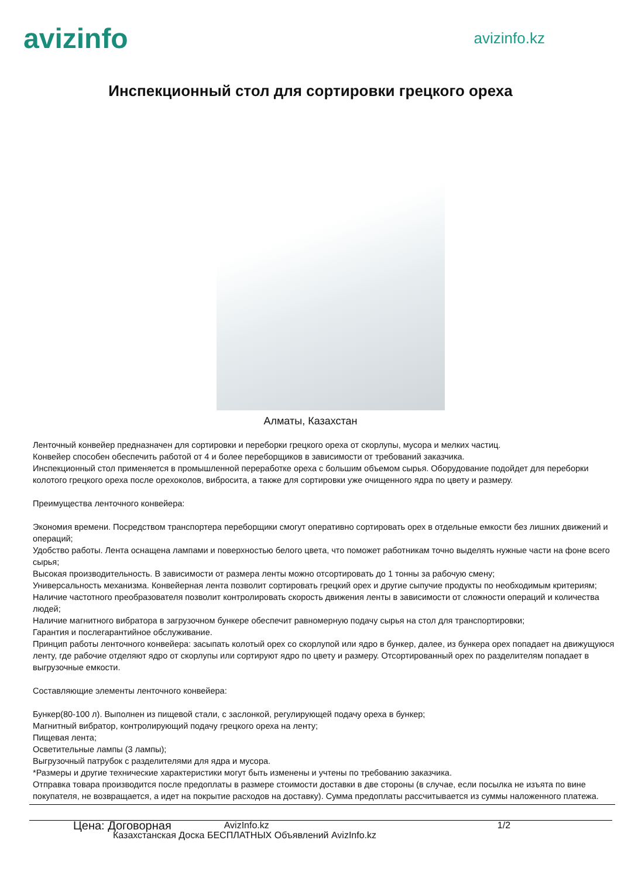avizinfo
avizinfo.kz
Инспекционный стол для сортировки грецкого ореха
Алматы, Казахстан
Ленточный конвейер предназначен для сортировки и переборки грецкого ореха от скорлупы, мусора и мелких частиц.
Конвейер способен обеспечить работой от 4 и более переборщиков в зависимости от требований заказчика.
Инспекционный стол применяется в промышленной переработке ореха с большим объемом сырья. Оборудование подойдет для переборки колотого грецкого ореха после орехоколов, вибросита, а также для сортировки уже очищенного ядра по цвету и размеру.
Преимущества ленточного конвейера:
Экономия времени. Посредством транспортера переборщики смогут оперативно сортировать орех в отдельные емкости без лишних движений и операций;
Удобство работы. Лента оснащена лампами и поверхностью белого цвета, что поможет работникам точно выделять нужные части на фоне всего сырья;
Высокая производительность. В зависимости от размера ленты можно отсортировать до 1 тонны за рабочую смену;
Универсальность механизма. Конвейерная лента позволит сортировать грецкий орех и другие сыпучие продукты по необходимым критериям;
Наличие частотного преобразователя позволит контролировать скорость движения ленты в зависимости от сложности операций и количества людей;
Наличие магнитного вибратора в загрузочном бункере обеспечит равномерную подачу сырья на стол для транспортировки;
Гарантия и послегарантийное обслуживание.
Принцип работы ленточного конвейера: засыпать колотый орех со скорлупой или ядро в бункер, далее, из бункера орех попадает на движущуюся ленту, где рабочие отделяют ядро от скорлупы или сортируют ядро по цвету и размеру. Отсортированный орех по разделителям попадает в выгрузочные емкости.
Составляющие элементы ленточного конвейера:
Бункер(80-100 л). Выполнен из пищевой стали, с заслонкой, регулирующей подачу ореха в бункер;
Магнитный вибратор, контролирующий подачу грецкого ореха на ленту;
Пищевая лента;
Осветительные лампы (3 лампы);
Выгрузочный патрубок с разделителями для ядра и мусора.
*Размеры и другие технические характеристики могут быть изменены и учтены по требованию заказчика.
Отправка товара производится после предоплаты в размере стоимости доставки в две стороны (в случае, если посылка не изъята по вине покупателя, не возвращается, а идет на покрытие расходов на доставку). Сумма предоплаты рассчитывается из суммы наложенного платежа.
Цена: Договорная AvizInfo.kz 1/2
Казахстанская Доска БЕСПЛАТНЫХ Объявлений AvizInfo.kz